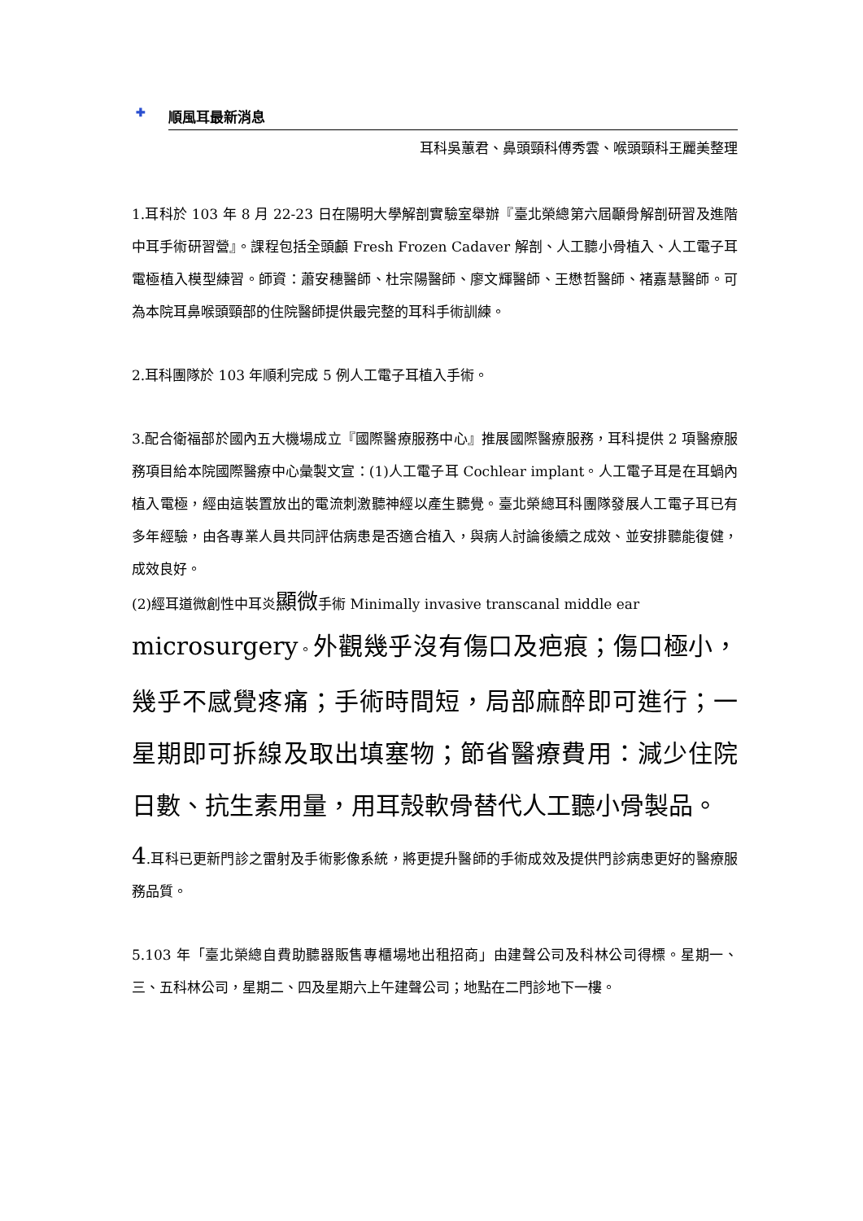✚ 順風耳最新消息
耳科吳蕙君、鼻頭頸科傅秀雲、喉頭頸科王麗美整理
1.耳科於 103 年 8 月 22-23 日在陽明大學解剖實驗室舉辦『臺北榮總第六屆顳骨解剖研習及進階中耳手術研習營』。課程包括全頭顱 Fresh Frozen Cadaver 解剖、人工聽小骨植入、人工電子耳電極植入模型練習。師資：蕭安穗醫師、杜宗陽醫師、廖文輝醫師、王懋哲醫師、褚嘉慧醫師。可為本院耳鼻喉頭頸部的住院醫師提供最完整的耳科手術訓練。
2.耳科團隊於 103 年順利完成 5 例人工電子耳植入手術。
3.配合衛福部於國內五大機場成立『國際醫療服務中心』推展國際醫療服務，耳科提供 2 項醫療服務項目給本院國際醫療中心彙製文宣：(1)人工電子耳 Cochlear implant。人工電子耳是在耳蝸內植入電極，經由這裝置放出的電流刺激聽神經以產生聽覺。臺北榮總耳科團隊發展人工電子耳已有多年經驗，由各專業人員共同評估病患是否適合植入，與病人討論後續之成效、並安排聽能復健，成效良好。
(2)經耳道微創性中耳炎顯微手術 Minimally invasive transcanal middle ear
microsurgery。外觀幾乎沒有傷口及疤痕；傷口極小，幾乎不感覺疼痛；手術時間短，局部麻醉即可進行；一星期即可拆線及取出填塞物；節省醫療費用：減少住院日數、抗生素用量，用耳殼軟骨替代人工聽小骨製品。
4.耳科已更新門診之雷射及手術影像系統，將更提升醫師的手術成效及提供門診病患更好的醫療服務品質。
5.103 年「臺北榮總自費助聽器販售專櫃場地出租招商」由建聲公司及科林公司得標。星期一、三、五科林公司，星期二、四及星期六上午建聲公司；地點在二門診地下一樓。